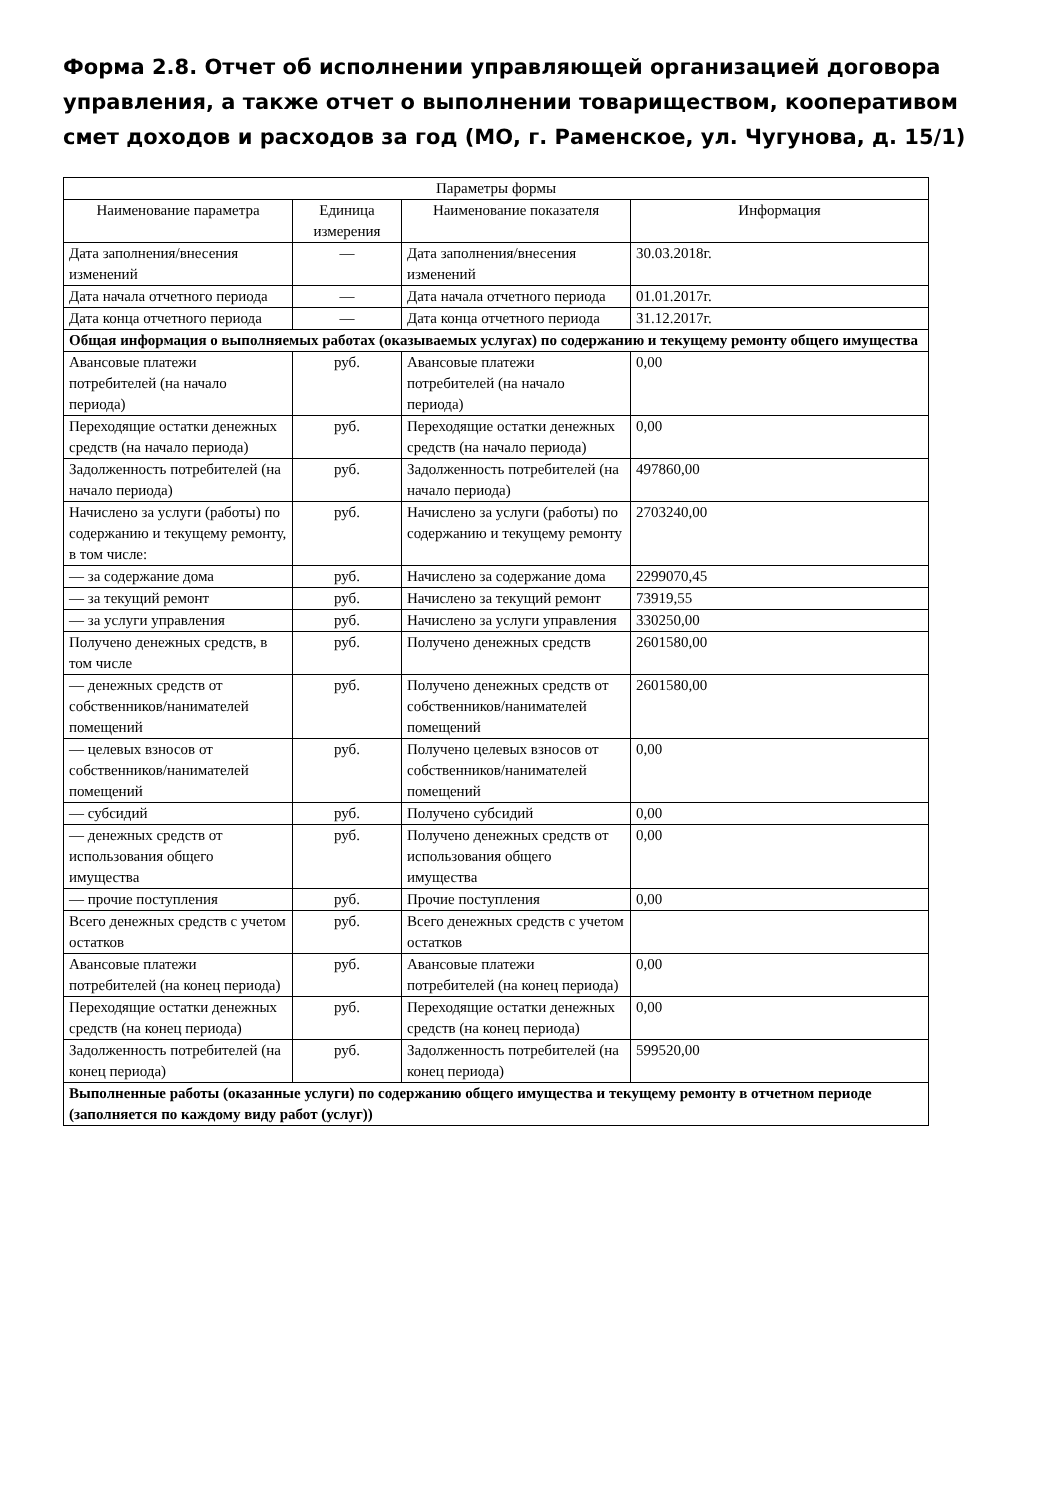Форма 2.8. Отчет об исполнении управляющей организацией договора управления, а также отчет о выполнении товариществом, кооперативом смет доходов и расходов за год (МО, г. Раменское, ул. Чугунова, д. 15/1)
| Параметры формы | | | |
| --- | --- | --- | --- |
| Наименование параметра | Единица измерения | Наименование показателя | Информация |
| Дата заполнения/внесения изменений | — | Дата заполнения/внесения изменений | 30.03.2018г. |
| Дата начала отчетного периода | — | Дата начала отчетного периода | 01.01.2017г. |
| Дата конца отчетного периода | — | Дата конца отчетного периода | 31.12.2017г. |
| Общая информация о выполняемых работах (оказываемых услугах) по содержанию и текущему ремонту общего имущества | | | |
| Авансовые платежи потребителей (на начало периода) | руб. | Авансовые платежи потребителей (на начало периода) | 0,00 |
| Переходящие остатки денежных средств (на начало периода) | руб. | Переходящие остатки денежных средств (на начало периода) | 0,00 |
| Задолженность потребителей (на начало периода) | руб. | Задолженность потребителей (на начало периода) | 497860,00 |
| Начислено за услуги (работы) по содержанию и текущему ремонту, в том числе: | руб. | Начислено за услуги (работы) по содержанию и текущему ремонту | 2703240,00 |
| — за содержание дома | руб. | Начислено за содержание дома | 2299070,45 |
| — за текущий ремонт | руб. | Начислено за текущий ремонт | 73919,55 |
| — за услуги управления | руб. | Начислено за услуги управления | 330250,00 |
| Получено денежных средств, в том числе | руб. | Получено денежных средств | 2601580,00 |
| — денежных средств от собственников/нанимателей помещений | руб. | Получено денежных средств от собственников/нанимателей помещений | 2601580,00 |
| — целевых взносов от собственников/нанимателей помещений | руб. | Получено целевых взносов от собственников/нанимателей помещений | 0,00 |
| — субсидий | руб. | Получено субсидий | 0,00 |
| — денежных средств от использования общего имущества | руб. | Получено денежных средств от использования общего имущества | 0,00 |
| — прочие поступления | руб. | Прочие поступления | 0,00 |
| Всего денежных средств с учетом остатков | руб. | Всего денежных средств с учетом остатков | |
| Авансовые платежи потребителей (на конец периода) | руб. | Авансовые платежи потребителей (на конец периода) | 0,00 |
| Переходящие остатки денежных средств (на конец периода) | руб. | Переходящие остатки денежных средств (на конец периода) | 0,00 |
| Задолженность потребителей (на конец периода) | руб. | Задолженность потребителей (на конец периода) | 599520,00 |
| Выполненные работы (оказанные услуги) по содержанию общего имущества и текущему ремонту в отчетном периоде (заполняется по каждому виду работ (услуг)) | | | |